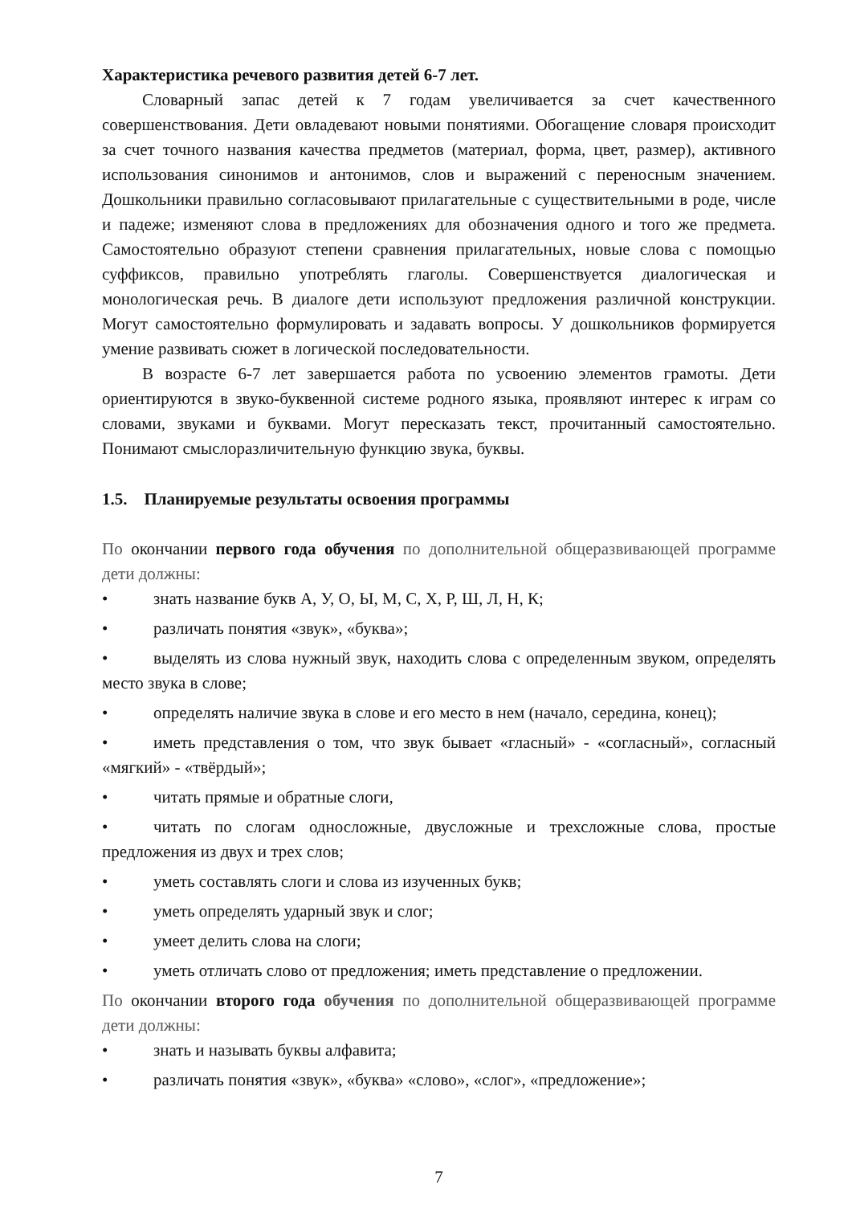Характеристика речевого развития детей 6-7 лет.
Словарный запас детей к 7 годам увеличивается за счет качественного совершенствования. Дети овладевают новыми понятиями. Обогащение словаря происходит за счет точного названия качества предметов (материал, форма, цвет, размер), активного использования синонимов и антонимов, слов и выражений с переносным значением. Дошкольники правильно согласовывают прилагательные с существительными в роде, числе и падеже; изменяют слова в предложениях для обозначения одного и того же предмета. Самостоятельно образуют степени сравнения прилагательных, новые слова с помощью суффиксов, правильно употреблять глаголы. Совершенствуется диалогическая и монологическая речь. В диалоге дети используют предложения различной конструкции. Могут самостоятельно формулировать и задавать вопросы. У дошкольников формируется умение развивать сюжет в логической последовательности.
В возрасте 6-7 лет завершается работа по усвоению элементов грамоты. Дети ориентируются в звуко-буквенной системе родного языка, проявляют интерес к играм со словами, звуками и буквами. Могут пересказать текст, прочитанный самостоятельно. Понимают смыслоразличительную функцию звука, буквы.
1.5. Планируемые результаты освоения программы
По окончании первого года обучения по дополнительной общеразвивающей программе дети должны:
• знать название букв А, У, О, Ы, М, С, Х, Р, Ш, Л, Н, К;
• различать понятия «звук», «буква»;
• выделять из слова нужный звук, находить слова с определенным звуком, определять место звука в слове;
• определять наличие звука в слове и его место в нем (начало, середина, конец);
• иметь представления о том, что звук бывает «гласный» - «согласный», согласный «мягкий» - «твёрдый»;
• читать прямые и обратные слоги,
• читать по слогам односложные, двусложные и трехсложные слова, простые предложения из двух и трех слов;
• уметь составлять слоги и слова из изученных букв;
• уметь определять ударный звук и слог;
• умеет делить слова на слоги;
• уметь отличать слово от предложения; иметь представление о предложении.
По окончании второго года обучения по дополнительной общеразвивающей программе дети должны:
• знать и называть буквы алфавита;
• различать понятия «звук», «буква» «слово», «слог», «предложение»;
7